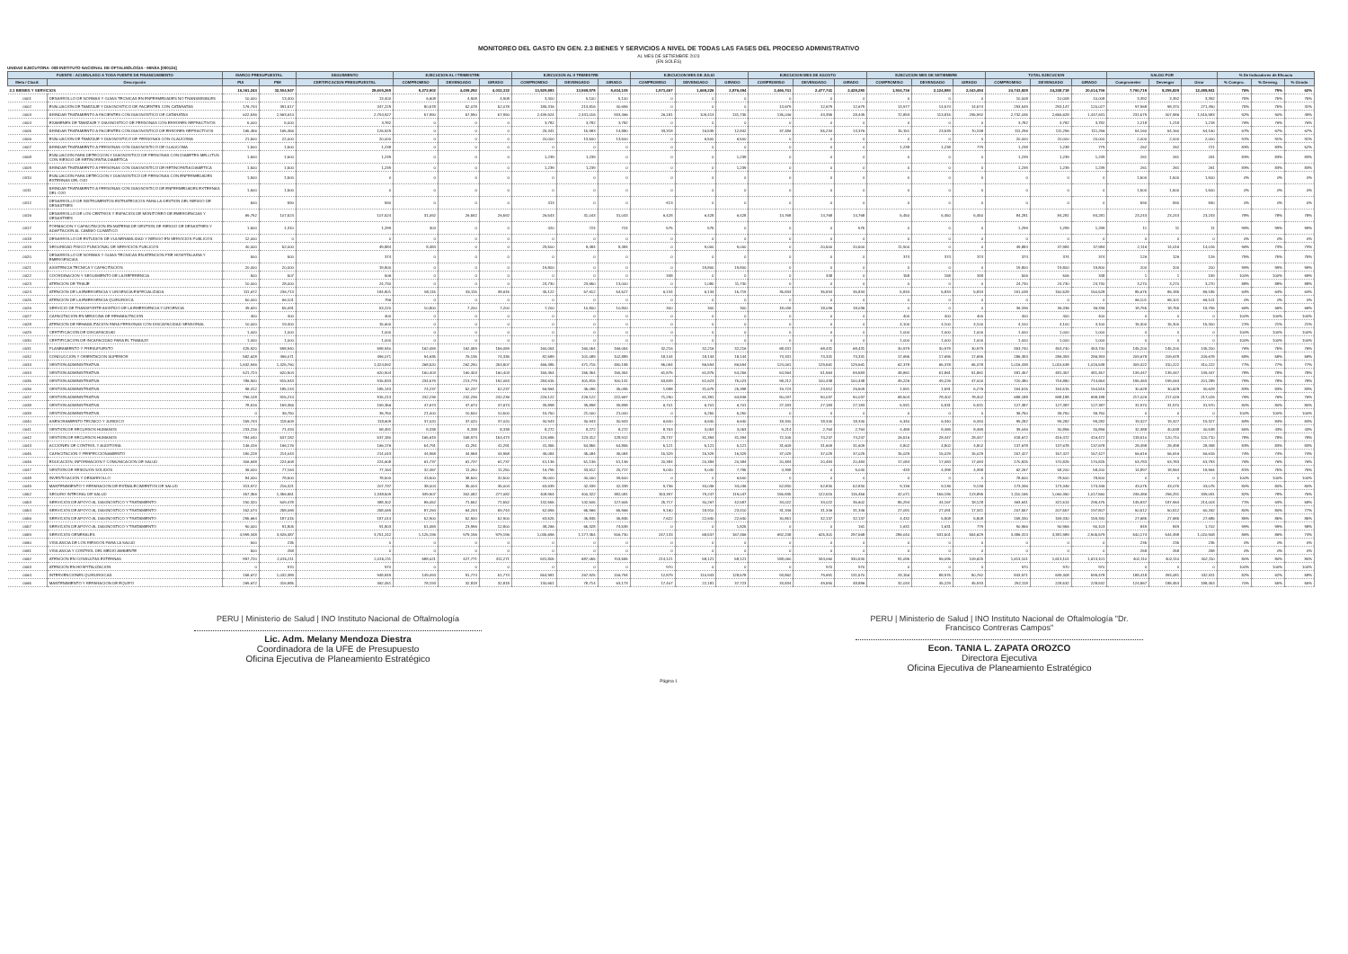MONITOREO DEL GASTO EN GEN. 2.3 BIENES Y SERVICIOS A NIVEL DE TODAS LAS FASES DEL PROCESO ADMINISTRATIVO
AL MES DE SETIEMBRE 2023
(EN SOLES)
UNIDAD EJECUTORA: 008 INSTITUTO NACIONAL DE OFTALMOLOGIA - MINSA [000124]
| FUENTE : ACUMULADO A TODA FUENTE DE FINANCIAMIENTO | | MARCO PRESUPUESTAL | | SEGUIMIENTO | EJECUCION AL I TRIMESTRE | | | EJECUCION AL II TRIMESTRE | | | EJECUCION MES DE JULIO | | | EJECUCION MES DE AGOSTO | | | EJECUCION MES DE SETIEMBRE | | | TOTAL EJECUCION | | | SALDO POR | | | % De Indicadores de Eficacia | | |
| --- | --- | --- | --- | --- | --- | --- | --- | --- | --- | --- | --- | --- | --- | --- | --- | --- | --- | --- | --- | --- | --- | --- | --- | --- | --- | --- | --- | --- |
| Meta / Clasif. | Descripción | PIA | PIM | CERTIFICACION PRESUPUESTAL | COMPROMISO | DEVENGADO | GIRADO | COMPROMISO | DEVENGADO | GIRADO | COMPROMISO | DEVENGADO | GIRADO | COMPROMISO | DEVENGADO | GIRADO | COMPROMISO | DEVENGADO | GIRADO | COMPROMISO | DEVENGADO | GIRADO | Comprometer | Devengar | Girar | % Compro. | % Deveng. | % Girado |
| 2.3 BIENES Y SERVICIOS | | 16,361,244 | 32,504,547 | 28,605,265 | 5,272,902 | 4,409,292 | 4,032,332 | 13,925,983 | 13,568,578 | 8,634,105 | 1,573,467 | 1,668,226 | 2,876,494 | 2,466,741 | 2,477,741 | 2,428,280 | 1,504,736 | 2,124,880 | 2,043,494 | 24,743,828 | 24,248,718 | 20,014,706 | 7,760,719 | 8,255,829 | 12,489,841 | 76% | 75% | 62% |
| 0001 | DESARROLLO DE NORMAS Y GUIAS TECNICAS EN ENFERMEDADES NO TRANSMISIBLES | 10,000 | 13,400 | 13,400 | 6,608 | 4,908 | 4,908 | 3,400 | 5,100 | 5,100 | 0 | 0 | 0 | 0 | 0 | 0 | 0 | 0 | 0 | 10,008 | 10,008 | 10,008 | 3,392 | 3,392 | 3,392 | 75% | 75% | 75% |
| 0002 | EVALUACION DE TAMIZAJE Y DIAGNOSTICO DE PACIENTES CON CATARATAS | 176,744 | 391,517 | 347,229 | 80,578 | 52,078 | 52,078 | 185,316 | 213,816 | 40,696 | 0 | 0 | 0 | 13,679 | 12,679 | 12,679 | 13,977 | 14,574 | 14,574 | 293,549 | 293,147 | 120,027 | 97,968 | 98,370 | 271,490 | 75% | 75% | 31% |
| 0003 | BRINDAR TRATAMIENTO A PACIENTES CON DIAGNOSTICO DE CATARATAS | 622,536 | 2,963,614 | 2,794,927 | 57,990 | 57,990 | 57,990 | 2,439,924 | 2,331,016 | 933,466 | 26,181 | 109,413 | 131,735 | 135,046 | 43,395 | 28,449 | 72,893 | 113,815 | 295,992 | 2,732,035 | 2,655,628 | 1,447,631 | 231,579 | 307,986 | 1,515,983 | 92% | 90% | 49% |
| 0004 | EXAMENES DE TAMIZAJE Y DIAGNOSTICO DE PERSONAS CON ERRORES REFRACTIVOS | 5,000 | 5,000 | 3,782 | 0 | 0 | 0 | 3,782 | 3,782 | 3,782 | 0 | 0 | 0 | 0 | 0 | 0 | 0 | 0 | 0 | 3,782 | 3,782 | 3,782 | 1,218 | 1,218 | 1,218 | 76% | 76% | 76% |
| 0005 | BRINDAR TRATAMIENTO A PACIENTES CON DIAGNOSTICO DE ERRORES REFRACTIVOS | 165,456 | 165,456 | 126,929 | 0 | 0 | 0 | 25,341 | 15,983 | 14,880 | 33,318 | 16,539 | 12,842 | 37,486 | 55,234 | 13,376 | 15,151 | 23,539 | 70,198 | 111,296 | 111,296 | 111,296 | 54,160 | 54,160 | 54,160 | 67% | 67% | 67% |
| 0006 | EVALUACION DE TAMIZAJE Y DIAGNOSTICO DE PERSONAS CON GLAUCOMA | 21,500 | 22,000 | 20,000 | 0 | 0 | 0 | 20,000 | 13,500 | 13,500 | 0 | 6,500 | 6,500 | 0 | 0 | 0 | 0 | 0 | 0 | 20,000 | 20,000 | 20,000 | 2,000 | 2,000 | 2,000 | 91% | 91% | 91% |
| 0007 | BRINDAR TRATAMIENTO A PERSONAS CON DIAGNOSTICO DE GLAUCOMA | 1,500 | 1,500 | 1,238 | 0 | 0 | 0 | 0 | 0 | 0 | 0 | 0 | 0 | 0 | 0 | 0 | 1,238 | 1,238 | 779 | 1,238 | 1,238 | 779 | 262 | 262 | 721 | 83% | 83% | 52% |
| 0008 | EVALUACION PARA DETECCION Y DIAGNOSTICO DE PERSONAS CON DIABETES MELLITUS CON RIESGO DE RETINOPATIA DIABETICA | 1,500 | 1,500 | 1,239 | 0 | 0 | 0 | 1,239 | 1,239 | 0 | 0 | 0 | 1,239 | 0 | 0 | 0 | 0 | 0 | 0 | 1,239 | 1,239 | 1,239 | 261 | 261 | 261 | 83% | 83% | 83% |
| 0009 | BRINDAR TRATAMIENTO A PERSONAS CON DIAGNOSTICO DE RETINOPATIA DIABETICA | 1,500 | 1,500 | 1,239 | 0 | 0 | 0 | 1,239 | 1,239 | 0 | 0 | 0 | 1,239 | 0 | 0 | 0 | 0 | 0 | 0 | 1,239 | 1,239 | 1,239 | 261 | 261 | 261 | 83% | 83% | 83% |
| 0010 | EVALUACION PARA DETECCION Y DIAGNOSTICO DE PERSONAS CON ENFERMEDADES EXTERNAS DEL OJO | 1,500 | 1,500 | 0 | 0 | 0 | 0 | 0 | 0 | 0 | 0 | 0 | 0 | 0 | 0 | 0 | 0 | 0 | 0 | 0 | 0 | 0 | 1,500 | 1,500 | 1,500 | 0% | 0% | 0% |
| 0011 | BRINDAR TRATAMIENTO A PERSONAS CON DIAGNOSTICO DE ENFERMEDADES EXTERNAS DEL OJO | 1,500 | 1,500 | 0 | 0 | 0 | 0 | 0 | 0 | 0 | 0 | 0 | 0 | 0 | 0 | 0 | 0 | 0 | 0 | 0 | 0 | 0 | 1,500 | 1,500 | 1,500 | 0% | 0% | 0% |
| 0012 | DESARROLLO DE INSTRUMENTOS ESTRATEGICOS PARA LA GESTION DEL RIESGO DE DESASTRES | 500 | 590 | 590 | 0 | 0 | 0 | 413 | 0 | 0 | -413 | 0 | 0 | 0 | 0 | 0 | 0 | 0 | 0 | 0 | 0 | 0 | 590 | 590 | 590 | 0% | 0% | 0% |
| 0016 | DESARROLLO DE LOS CENTROS Y ESPACIOS DE MONITOREO DE EMERGENCIAS Y DESASTRES | 69,792 | 107,524 | 107,524 | 31,092 | 26,592 | 26,592 | 26,543 | 31,043 | 31,043 | 6,428 | 6,428 | 6,428 | 14,768 | 14,768 | 14,768 | 5,450 | 5,450 | 5,450 | 84,281 | 84,281 | 84,281 | 23,243 | 23,243 | 23,243 | 78% | 78% | 78% |
| 0017 | FORMACION Y CAPACITACION EN MATERIA DE GESTION DE RIESGO DE DESASTRES Y ADAPTACION AL CAMBIO CLIMATICO | 1,500 | 1,310 | 1,299 | 304 | 0 | 0 | 420 | 724 | 724 | 575 | 575 | 0 | 0 | 0 | 575 | 0 | 0 | 0 | 1,299 | 1,299 | 1,299 | 11 | 11 | 11 | 99% | 99% | 99% |
| 0018 | DESARROLLO DE ESTUDIOS DE VULNERABILIDAD Y RIESGO EN SERVICIOS PUBLICOS | 12,000 | 0 | 0 | 0 | 0 | 0 | 0 | 0 | 0 | 0 | 0 | 0 | 0 | 0 | 0 | 0 | 0 | 0 | 0 | 0 | 0 | 0 | 0 | 0 | 0% | 0% | 0% |
| 0019 | SEGURIDAD FISICO FUNCIONAL DE SERVICIOS PUBLICOS | 40,000 | 52,000 | 49,884 | 8,484 | 0 | 0 | 29,500 | 8,484 | 8,484 | 0 | 9,000 | 9,000 | 0 | 20,500 | 20,500 | 11,900 | 0 | 0 | 49,884 | 37,984 | 37,984 | 2,116 | 14,016 | 14,016 | 96% | 73% | 73% |
| 0020 | DESARROLLO DE NORMAS Y GUIAS TECNICAS EN ATENCION PRE HOSPITALARIA Y EMERGENCIAS | 500 | 500 | 374 | 0 | 0 | 0 | 0 | 0 | 0 | 0 | 0 | 0 | 0 | 0 | 0 | 374 | 374 | 374 | 374 | 374 | 374 | 126 | 126 | 126 | 75% | 75% | 75% |
| 0021 | ASISTENCIA TECNICA Y CAPACITACION | 20,000 | 20,000 | 19,800 | 0 | 0 | 0 | 19,800 | 0 | 0 | 0 | 19,800 | 19,800 | 0 | 0 | 0 | 0 | 0 | 0 | 19,800 | 19,800 | 19,800 | 200 | 200 | 200 | 99% | 99% | 99% |
| 0022 | COORDINACION Y SEGUIMIENTO DE LA REFERENCIA | 500 | 507 | 506 | 0 | 0 | 0 | 0 | 0 | 0 | 348 | 0 | 0 | 0 | 348 | 0 | 158 | 158 | 348 | 506 | 506 | 348 | 1 | 1 | 159 | 100% | 100% | 69% |
| 0023 | ATENCION DE TRIAJE | 10,000 | 28,000 | 24,730 | 0 | 0 | 0 | 24,730 | 23,650 | 13,000 | 0 | 1,080 | 11,730 | 0 | 0 | 0 | 0 | 0 | 0 | 24,730 | 24,730 | 24,730 | 3,270 | 3,270 | 3,270 | 88% | 88% | 88% |
| 0024 | ATENCION DE LA EMERGENCIA Y URGENCIA ESPECIALIZADA | 111,672 | 236,713 | 184,801 | 58,115 | 45,115 | 38,615 | 45,122 | 57,612 | 54,527 | 6,134 | 6,134 | 15,719 | 35,834 | 35,834 | 35,834 | 5,834 | 5,834 | 5,834 | 151,038 | 150,528 | 150,528 | 85,675 | 86,185 | 86,185 | 64% | 64% | 64% |
| 0025 | ATENCION DE LA EMERGENCIA QUIRURGICA | 50,000 | 66,101 | 796 | 0 | 0 | 0 | 0 | 0 | 0 | 0 | 0 | 0 | 0 | 0 | 0 | 0 | 0 | 0 | 0 | 0 | 0 | 66,101 | 66,101 | 66,101 | 0% | 0% | 0% |
| 0026 | SERVICIO DE TRANSPORTE ASISTIDO DE LA EMERGENCIA Y URGENCIA | 49,620 | 55,091 | 53,220 | 10,800 | 7,200 | 7,200 | 7,200 | 10,800 | 10,800 | 300 | 300 | 300 | 18,036 | 18,036 | 18,036 | 0 | 0 | 0 | 36,336 | 36,336 | 36,336 | 18,755 | 18,755 | 18,755 | 66% | 66% | 66% |
| 0027 | CAPACITACION EN MEDICINA DE REHABILITACION | 400 | 400 | 400 | 0 | 0 | 0 | 0 | 0 | 0 | 0 | 0 | 0 | 0 | 0 | 0 | 400 | 400 | 400 | 400 | 400 | 400 | 0 | 0 | 0 | 100% | 100% | 100% |
| 0028 | ATENCION DE REHABILITACION PARA PERSONAS CON DISCAPACIDAD SENSORIAL | 10,000 | 19,400 | 15,600 | 0 | 0 | 0 | 0 | 0 | 0 | 0 | 0 | 0 | 0 | 0 | 0 | 4,100 | 4,100 | 4,100 | 4,100 | 4,100 | 4,100 | 15,300 | 15,300 | 15,300 | 21% | 21% | 21% |
| 0029 | CERTIFICACION DE DISCAPACIDAD | 1,000 | 1,000 | 1,000 | 0 | 0 | 0 | 0 | 0 | 0 | 0 | 0 | 0 | 0 | 0 | 0 | 1,000 | 1,000 | 1,000 | 1,000 | 1,000 | 1,000 | 0 | 0 | 0 | 100% | 100% | 100% |
| 0030 | CERTIFICACION DE INCAPACIDAD PARA EL TRABAJO | 1,000 | 1,000 | 1,000 | 0 | 0 | 0 | 0 | 0 | 0 | 0 | 0 | 0 | 0 | 0 | 0 | 1,000 | 1,000 | 1,000 | 1,000 | 1,000 | 1,000 | 0 | 0 | 0 | 100% | 100% | 100% |
| 0031 | PLANEAMIENTO Y PRESUPUESTO | 425,920 | 598,940 | 598,940 | 162,059 | 162,059 | 156,059 | 160,054 | 160,054 | 166,054 | 32,216 | 32,216 | 32,216 | 68,431 | 68,431 | 68,431 | 30,979 | 30,979 | 30,979 | 453,740 | 453,740 | 453,740 | 145,200 | 145,200 | 145,200 | 76% | 75% | 76% |
| 0032 | CONDUCCION Y ORIENTACION SUPERIOR | 582,628 | 496,071 | 496,071 | 94,635 | 76,135 | 74,335 | 82,589 | 101,089 | 102,889 | 18,144 | 18,144 | 18,144 | 73,331 | 73,331 | 73,331 | 17,695 | 17,695 | 17,695 | 286,393 | 286,393 | 286,393 | 209,678 | 209,678 | 209,678 | 58% | 58% | 58% |
| 0033 | GESTION ADMINISTRATIVA | 1,632,946 | 1,325,760 | 1,324,592 | 268,520 | 262,290 | 253,807 | 466,385 | 471,715 | 480,198 | 95,094 | 86,594 | 86,594 | 124,061 | 129,561 | 129,561 | 62,378 | 65,378 | 65,378 | 1,016,438 | 1,015,538 | 1,015,538 | 309,322 | 310,222 | 310,222 | 77% | 77% | 77% |
| 0034 | GESTION ADMINISTRATIVA | 521,724 | 620,904 | 620,904 | 160,403 | 160,403 | 160,403 | 155,354 | 155,354 | 155,354 | 61,875 | 61,875 | 54,256 | 54,964 | 51,964 | 59,583 | 48,861 | 51,861 | 51,861 | 481,457 | 481,457 | 481,457 | 139,447 | 139,447 | 139,447 | 78% | 78% | 78% |
| 0035 | GESTION ADMINISTRATIVA | 786,900 | 915,943 | 915,833 | 234,579 | 213,779 | 192,053 | 284,615 | 301,815 | 300,141 | 53,849 | 51,623 | 75,023 | 98,212 | 100,438 | 100,438 | 49,226 | 49,226 | 47,000 | 720,480 | 716,880 | 714,654 | 195,463 | 199,063 | 201,289 | 79% | 78% | 78% |
| 0036 | GESTION ADMINISTRATIVA | 98,412 | 185,143 | 185,143 | 74,237 | 52,237 | 52,237 | 56,964 | 45,095 | 45,095 | 1,998 | 31,679 | 25,398 | 19,724 | 23,912 | 26,509 | 1,591 | 1,591 | 5,276 | 154,515 | 154,515 | 154,515 | 30,628 | 30,628 | 30,628 | 83% | 83% | 83% |
| 0037 | GESTION ADMINISTRATIVA | 796,128 | 915,214 | 915,213 | 242,236 | 242,236 | 242,236 | 226,122 | 226,122 | 222,667 | 71,290 | 61,391 | 64,846 | 90,037 | 90,037 | 90,037 | 68,504 | 78,402 | 78,402 | 698,188 | 698,188 | 698,188 | 217,026 | 217,026 | 217,026 | 76% | 76% | 76% |
| 0038 | GESTION ADMINISTRATIVA | 78,516 | 159,356 | 159,356 | 47,674 | 47,674 | 47,674 | 39,898 | 39,898 | 39,898 | 6,701 | 6,701 | 6,701 | 27,183 | 27,183 | 27,183 | 5,931 | 5,931 | 5,931 | 127,387 | 127,387 | 127,387 | 31,970 | 31,970 | 31,970 | 80% | 80% | 80% |
| 0039 | GESTION ADMINISTRATIVA | 0 | 36,750 | 36,750 | 21,000 | 10,500 | 10,500 | 15,750 | 21,000 | 21,000 | 0 | 5,250 | 5,250 | 0 | 0 | 0 | 0 | 0 | 0 | 36,750 | 36,750 | 36,750 | 0 | 0 | 0 | 100% | 100% | 100% |
| 0040 | ASESORAMIENTO TECNICO Y JURIDICO | 159,744 | 118,609 | 118,609 | 37,020 | 37,020 | 37,020 | 30,943 | 30,943 | 30,943 | 6,640 | 6,640 | 6,640 | 18,340 | 18,340 | 18,340 | 6,340 | 6,340 | 6,340 | 99,282 | 99,282 | 99,282 | 19,327 | 19,327 | 19,327 | 84% | 84% | 84% |
| 0041 | GESTION DE RECURSOS HUMANOS | 233,216 | 71,434 | 58,491 | 8,338 | 8,338 | 8,338 | 8,272 | 8,272 | 8,272 | 8,753 | 3,053 | 3,053 | 9,214 | 2,764 | 2,764 | 4,469 | 8,469 | 8,469 | 39,046 | 30,896 | 30,896 | 32,388 | 40,538 | 40,538 | 55% | 43% | 43% |
| 0042 | GESTION DE RECURSOS HUMANOS | 784,040 | 537,182 | 537,180 | 165,619 | 158,973 | 153,473 | 124,695 | 123,412 | 128,912 | 29,737 | 31,394 | 31,394 | 72,105 | 74,247 | 74,247 | 26,516 | 28,447 | 28,447 | 418,672 | 416,472 | 416,472 | 118,510 | 120,710 | 120,710 | 78% | 78% | 78% |
| 0043 | ACCIONES DE CONTROL Y AUDITORIA | 146,416 | 166,176 | 166,176 | 54,791 | 41,291 | 41,291 | 41,355 | 54,855 | 54,855 | 5,121 | 5,121 | 5,121 | 31,609 | 31,609 | 31,609 | 4,802 | 4,802 | 4,802 | 137,678 | 137,678 | 137,678 | 28,498 | 28,498 | 28,498 | 83% | 83% | 83% |
| 0045 | CAPACITACION Y PERFECCIONAMIENTO | 180,228 | 214,043 | 214,043 | 44,958 | 44,958 | 44,958 | 45,084 | 45,084 | 45,084 | 15,329 | 15,329 | 15,329 | 37,029 | 37,029 | 37,029 | 15,029 | 15,029 | 15,029 | 157,427 | 157,427 | 157,427 | 56,616 | 56,616 | 56,616 | 74% | 74% | 74% |
| 0046 | EDUCACION, INFORMACION Y COMUNICACION DE SALUD | 306,648 | 224,608 | 224,608 | 61,737 | 61,737 | 61,737 | 51,136 | 51,136 | 51,136 | 20,384 | 20,384 | 20,384 | 20,484 | 20,484 | 20,484 | 17,084 | 17,084 | 17,084 | 170,825 | 170,825 | 170,825 | 53,783 | 53,783 | 53,783 | 76% | 76% | 76% |
| 0047 | GESTION DE RESIDUOS SOLIDOS | 36,000 | 77,164 | 77,164 | 32,467 | 11,250 | 11,250 | 16,795 | 33,512 | 25,717 | 9,040 | 9,040 | 7,795 | 4,398 | 0 | 9,040 | -433 | 4,398 | 4,398 | 62,267 | 58,200 | 58,200 | 14,897 | 18,964 | 18,964 | 81% | 75% | 75% |
| 0048 | INVESTIGACION Y DESARROLLO | 84,000 | 78,500 | 78,500 | 43,500 | 38,500 | 32,500 | 35,000 | 40,000 | 39,500 | 0 | 0 | 6,500 | 0 | 0 | 0 | 0 | 0 | 0 | 78,500 | 78,500 | 78,500 | 0 | 0 | 0 | 100% | 100% | 100% |
| 0049 | MANTENIMIENTO Y REPARACION DE ESTABLECIMIENTOS DE SALUD | 313,972 | 216,421 | 207,737 | 38,004 | 35,004 | 35,004 | 63,639 | 42,339 | 42,339 | 9,736 | 34,036 | 34,036 | 52,830 | 52,830 | 52,830 | 9,136 | 9,136 | 9,136 | 173,346 | 173,346 | 173,346 | 43,075 | 43,075 | 43,075 | 80% | 80% | 80% |
| 0052 | SEGURO INTEGRAL DE SALUD | 457,356 | 1,356,651 | 1,338,509 | 349,907 | 302,082 | 277,082 | 408,954 | 400,322 | 382,081 | 153,397 | 79,247 | 119,047 | 155,835 | 122,515 | 115,456 | 42,071 | 156,195 | 123,895 | 1,110,165 | 1,060,360 | 1,017,560 | 246,486 | 296,291 | 339,091 | 82% | 78% | 75% |
| 0053 | SERVICIOS DE APOYO AL DIAGNOSTICO Y TRATAMIENTO | 190,320 | 509,478 | 488,302 | 86,052 | 71,552 | 71,552 | 132,555 | 142,505 | 127,605 | 25,717 | 30,267 | 42,587 | 34,022 | 33,022 | 35,602 | 85,294 | 44,167 | 18,128 | 363,641 | 321,514 | 295,475 | 145,837 | 187,964 | 214,003 | 71% | 63% | 58% |
| 0054 | SERVICIOS DE APOYO AL DIAGNOSTICO Y TRATAMIENTO | 152,074 | 258,069 | 258,069 | 87,264 | 64,244 | 59,744 | 52,696 | 65,966 | 65,966 | 9,160 | 18,910 | 23,410 | 31,346 | 31,346 | 31,346 | 27,091 | 27,091 | 17,341 | 207,557 | 207,557 | 197,807 | 50,512 | 50,512 | 60,262 | 80% | 80% | 77% |
| 0056 | SERVICIOS DE APOYO AL DIAGNOSTICO Y TRATAMIENTO | 295,664 | 187,015 | 187,014 | 52,900 | 52,900 | 52,900 | 63,525 | 45,845 | 45,845 | 7,622 | 22,640 | 22,640 | 30,851 | 32,137 | 32,137 | 4,432 | 5,808 | 5,808 | 159,330 | 159,330 | 159,330 | 27,685 | 27,685 | 27,685 | 85% | 85% | 85% |
| 0057 | SERVICIOS DE APOYO AL DIAGNOSTICO Y TRATAMIENTO | 90,000 | 91,805 | 91,803 | 51,059 | 23,996 | 12,800 | 38,266 | 65,328 | 74,539 | 0 | 0 | 1,825 | 0 | 0 | 161 | 1,631 | 1,631 | 779 | 90,956 | 90,956 | 90,103 | 849 | 849 | 1,702 | 99% | 99% | 98% |
| 0059 | SERVICIOS GENERALES | 4,999,348 | 3,926,487 | 3,751,242 | 1,125,196 | 979,196 | 979,196 | 1,035,696 | 1,177,454 | 906,730 | 247,133 | 68,537 | 167,456 | 692,248 | 625,301 | 297,568 | 286,040 | 531,501 | 554,629 | 3,386,313 | 3,381,989 | 2,905,579 | 540,174 | 544,498 | 1,020,908 | 86% | 86% | 74% |
| 0060 | VIGILANCIA DE LOS RIESGOS PARA LA SALUD | 500 | 235 | 0 | 0 | 0 | 0 | 0 | 0 | 0 | 0 | 0 | 0 | 0 | 0 | 0 | 0 | 0 | 0 | 0 | 0 | 0 | 235 | 235 | 235 | 0% | 0% | 0% |
| 0061 | VIGILANCIA Y CONTROL DEL MEDIO AMBIENTE | 500 | 258 | 0 | 0 | 0 | 0 | 0 | 0 | 0 | 0 | 0 | 0 | 0 | 0 | 0 | 0 | 0 | 0 | 0 | 0 | 0 | 258 | 258 | 258 | 0% | 0% | 0% |
| 0062 | ATENCION EN CONSULTAS EXTERNAS | 897,720 | 2,015,211 | 2,015,211 | 588,021 | 427,771 | 411,271 | 531,805 | 687,055 | 703,555 | 214,121 | 58,121 | 58,121 | 188,060 | 344,060 | 330,530 | 91,095 | 96,095 | 109,625 | 1,613,101 | 1,613,101 | 1,613,101 | 402,110 | 402,110 | 402,110 | 80% | 80% | 80% |
| 0063 | ATENCION EN HOSPITALIZACION | 0 | 970 | 970 | 0 | 0 | 0 | 0 | 0 | 0 | 970 | 0 | 0 | 0 | 970 | 970 | 0 | 0 | 0 | 970 | 970 | 970 | 0 | 0 | 0 | 100% | 100% | 100% |
| 0064 | INTERVENCIONES QUIRURGICAS | 158,672 | 1,032,389 | 948,849 | 149,094 | 91,774 | 51,774 | 554,981 | 267,925 | 206,794 | 12,879 | 110,943 | 128,578 | 93,862 | 79,691 | 131,570 | 33,156 | 88,975 | 80,762 | 843,971 | 639,308 | 599,478 | 188,418 | 393,081 | 432,911 | 82% | 62% | 58% |
| 0065 | MANTENIMIENTO Y REPARACION DE EQUIPO | 269,672 | 416,985 | 362,051 | 78,193 | 32,818 | 32,818 | 130,651 | 78,714 | 63,173 | 17,407 | 22,181 | 37,723 | 33,834 | 49,590 | 48,886 | 32,034 | 45,229 | 45,933 | 292,118 | 228,532 | 228,532 | 124,867 | 188,453 | 188,453 | 70% | 55% | 55% |
PERU | Ministerio de Salud | INO Instituto Nacional de Oftalmología
Lic. Adm. Melany Mendoza Diestra
Coordinadora de la UFE de Presupuesto
Oficina Ejecutiva de Planeamiento Estratégico
PERU | Ministerio de Salud | INO Instituto Nacional de Oftalmología "Dr. Francisco Contreras Campos"
Econ. TANIA L. ZAPATA OROZCO
Directora Ejecutiva
Oficina Ejecutiva de Planeamiento Estratégico
Página 1